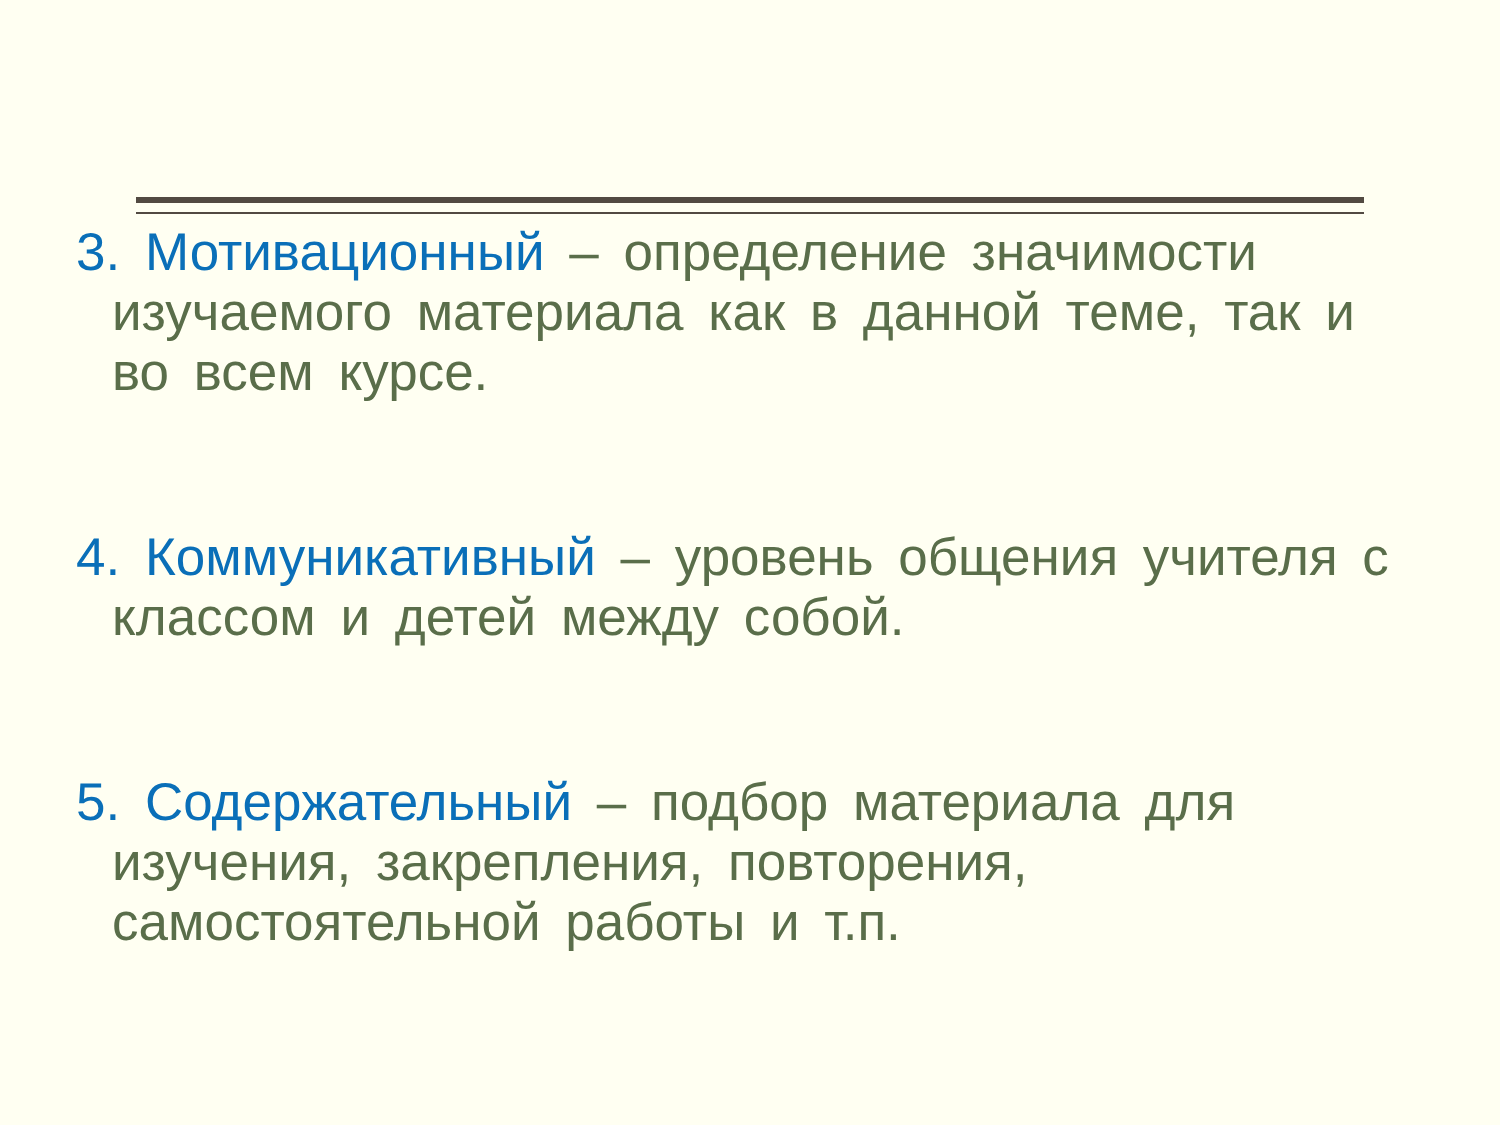3. Мотивационный – определение значимости изучаемого материала как в данной теме, так и во всем курсе.
4. Коммуникативный – уровень общения учителя с классом и детей между собой.
5. Содержательный – подбор материала для изучения, закрепления, повторения, самостоятельной работы и т.п.